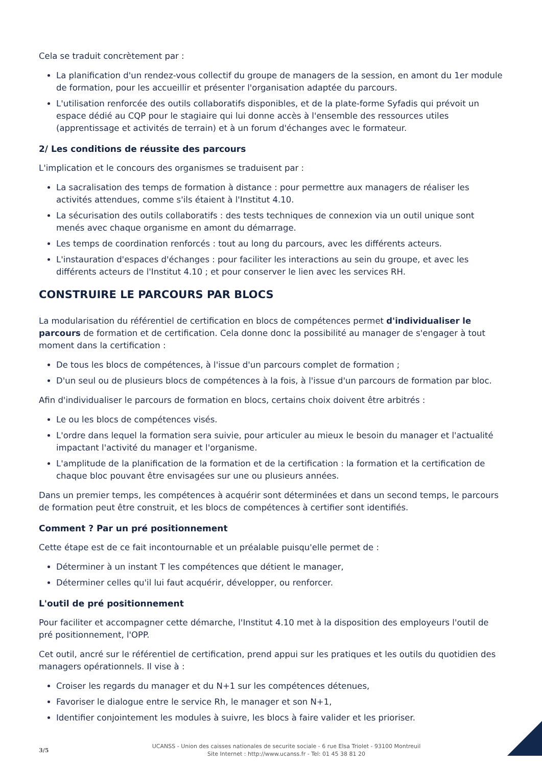Cela se traduit concrètement par :
La planification d'un rendez-vous collectif du groupe de managers de la session, en amont du 1er module de formation, pour les accueillir et présenter l'organisation adaptée du parcours.
L'utilisation renforcée des outils collaboratifs disponibles, et de la plate-forme Syfadis qui prévoit un espace dédié au CQP pour le stagiaire qui lui donne accès à l'ensemble des ressources utiles (apprentissage et activités de terrain) et à un forum d'échanges avec le formateur.
2/ Les conditions de réussite des parcours
L'implication et le concours des organismes se traduisent par :
La sacralisation des temps de formation à distance : pour permettre aux managers de réaliser les activités attendues, comme s'ils étaient à l'Institut 4.10.
La sécurisation des outils collaboratifs : des tests techniques de connexion via un outil unique sont menés avec chaque organisme en amont du démarrage.
Les temps de coordination renforcés : tout au long du parcours, avec les différents acteurs.
L'instauration d'espaces d'échanges : pour faciliter les interactions au sein du groupe, et avec les différents acteurs de l'Institut 4.10 ; et pour conserver le lien avec les services RH.
CONSTRUIRE LE PARCOURS PAR BLOCS
La modularisation du référentiel de certification en blocs de compétences permet d'individualiser le parcours de formation et de certification. Cela donne donc la possibilité au manager de s'engager à tout moment dans la certification :
De tous les blocs de compétences, à l'issue d'un parcours complet de formation ;
D'un seul ou de plusieurs blocs de compétences à la fois, à l'issue d'un parcours de formation par bloc.
Afin d'individualiser le parcours de formation en blocs, certains choix doivent être arbitrés :
Le ou les blocs de compétences visés.
L'ordre dans lequel la formation sera suivie, pour articuler au mieux le besoin du manager et l'actualité impactant l'activité du manager et l'organisme.
L'amplitude de la planification de la formation et de la certification : la formation et la certification de chaque bloc pouvant être envisagées sur une ou plusieurs années.
Dans un premier temps, les compétences à acquérir sont déterminées et dans un second temps, le parcours de formation peut être construit, et les blocs de compétences à certifier sont identifiés.
Comment ? Par un pré positionnement
Cette étape est de ce fait incontournable et un préalable puisqu'elle permet de :
Déterminer à un instant T les compétences que détient le manager,
Déterminer celles qu'il lui faut acquérir, développer, ou renforcer.
L'outil de pré positionnement
Pour faciliter et accompagner cette démarche, l'Institut 4.10 met à la disposition des employeurs l'outil de pré positionnement, l'OPP.
Cet outil, ancré sur le référentiel de certification, prend appui sur les pratiques et les outils du quotidien des managers opérationnels. Il vise à :
Croiser les regards du manager et du N+1 sur les compétences détenues,
Favoriser le dialogue entre le service Rh, le manager et son N+1,
Identifier conjointement les modules à suivre, les blocs à faire valider et les prioriser.
3/5
UCANSS - Union des caisses nationales de securite sociale - 6 rue Elsa Triolet - 93100 Montreuil
Site Internet : http://www.ucanss.fr - Tel: 01 45 38 81 20